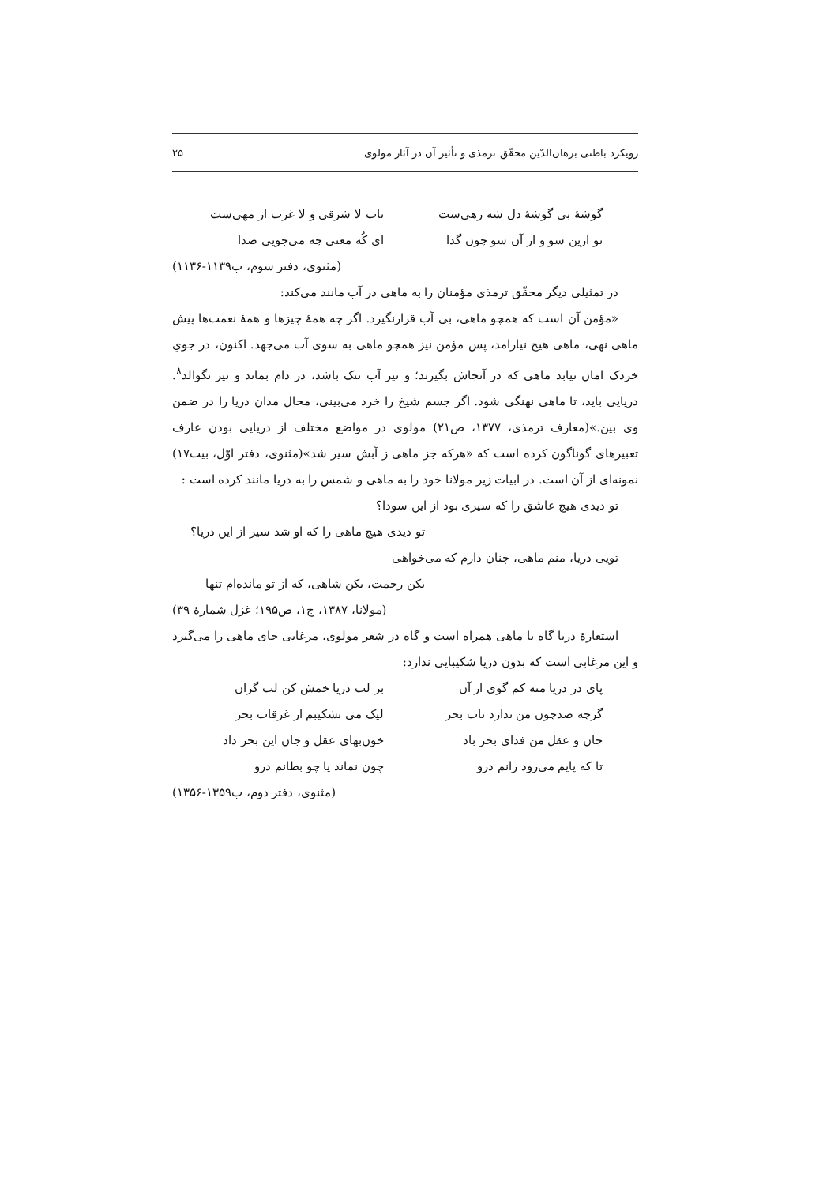رویکرد باطنی برهان‌الدّین محقّق ترمذی و تأثیر آن در آثار مولوی ۲۵
گوشهٔ بی گوشهٔ دل شه رهی‌ست تاب لا شرقی و لا غرب از مهی‌ست
تو ازین سو و از آن سو چون گدا ای کُه معنی چه می‌جویی صدا
(مثنوی، دفتر سوم، ب۱۱۳۹-۱۱۳۶)
در تمثیلی دیگر محقّق ترمذی مؤمنان را به ماهی در آب مانند می‌کند:
«مؤمن آن است که همچو ماهی، بی آب قرارنگیرد. اگر چه همهٔ چیزها و همهٔ نعمت‌ها پیش ماهی نهی، ماهی هیچ نیارامد، پس مؤمن نیز همچو ماهی به سوی آب می‌جهد. اکنون، در جویِ خردک امان نیابد ماهی که در آنجاش بگیرند؛ و نیز آب تنک باشد، در دام بماند و نیز نگوالد<sup>۸</sup>. دریایی باید، تا ماهی نهنگی شود. اگر جسم شیخ را خرد می‌بینی، محال مدان دریا را در ضمن وی بین.»(معارف ترمذی، ۱۳۷۷، ص۲۱) مولوی در مواضع مختلف از دریایی بودن عارف تعبیرهای گوناگون کرده است که «هرکه جز ماهی ز آبش سیر شد»(مثنوی، دفتر اوّل، بیت۱۷) نمونه‌ای از آن است. در ابیات زیر مولانا خود را به ماهی و شمس را به دریا مانند کرده است :
تو دیدی هیچ عاشق را که سیری بود از این سودا؟
تو دیدی هیچ ماهی را که او شد سیر از این دریا؟
تویی دریا، منم ماهی، چنان دارم که می‌خواهی
بکن رحمت، بکن شاهی، که از تو مانده‌ام تنها
(مولانا، ۱۳۸۷، ج۱، ص۱۹۵؛ غزل شمارهٔ ۳۹)
استعارهٔ دریا گاه با ماهی همراه است و گاه در شعر مولوی، مرغابی جای ماهی را می‌گیرد و این مرغابی است که بدون دریا شکیبایی ندارد:
پای در دریا منه کم گوی از آن بر لب دریا خمش کن لب گزان
گرچه صدچون من ندارد تاب بحر لیک می نشکیبم از غرقاب بحر
جان و عقل من فدای بحر باد خون‌بهای عقل و جان این بحر داد
تا که پایم می‌رود رانم درو چون نماند پا چو بطانم درو
(مثنوی، دفتر دوم، ب۱۳۵۹-۱۳۵۶)